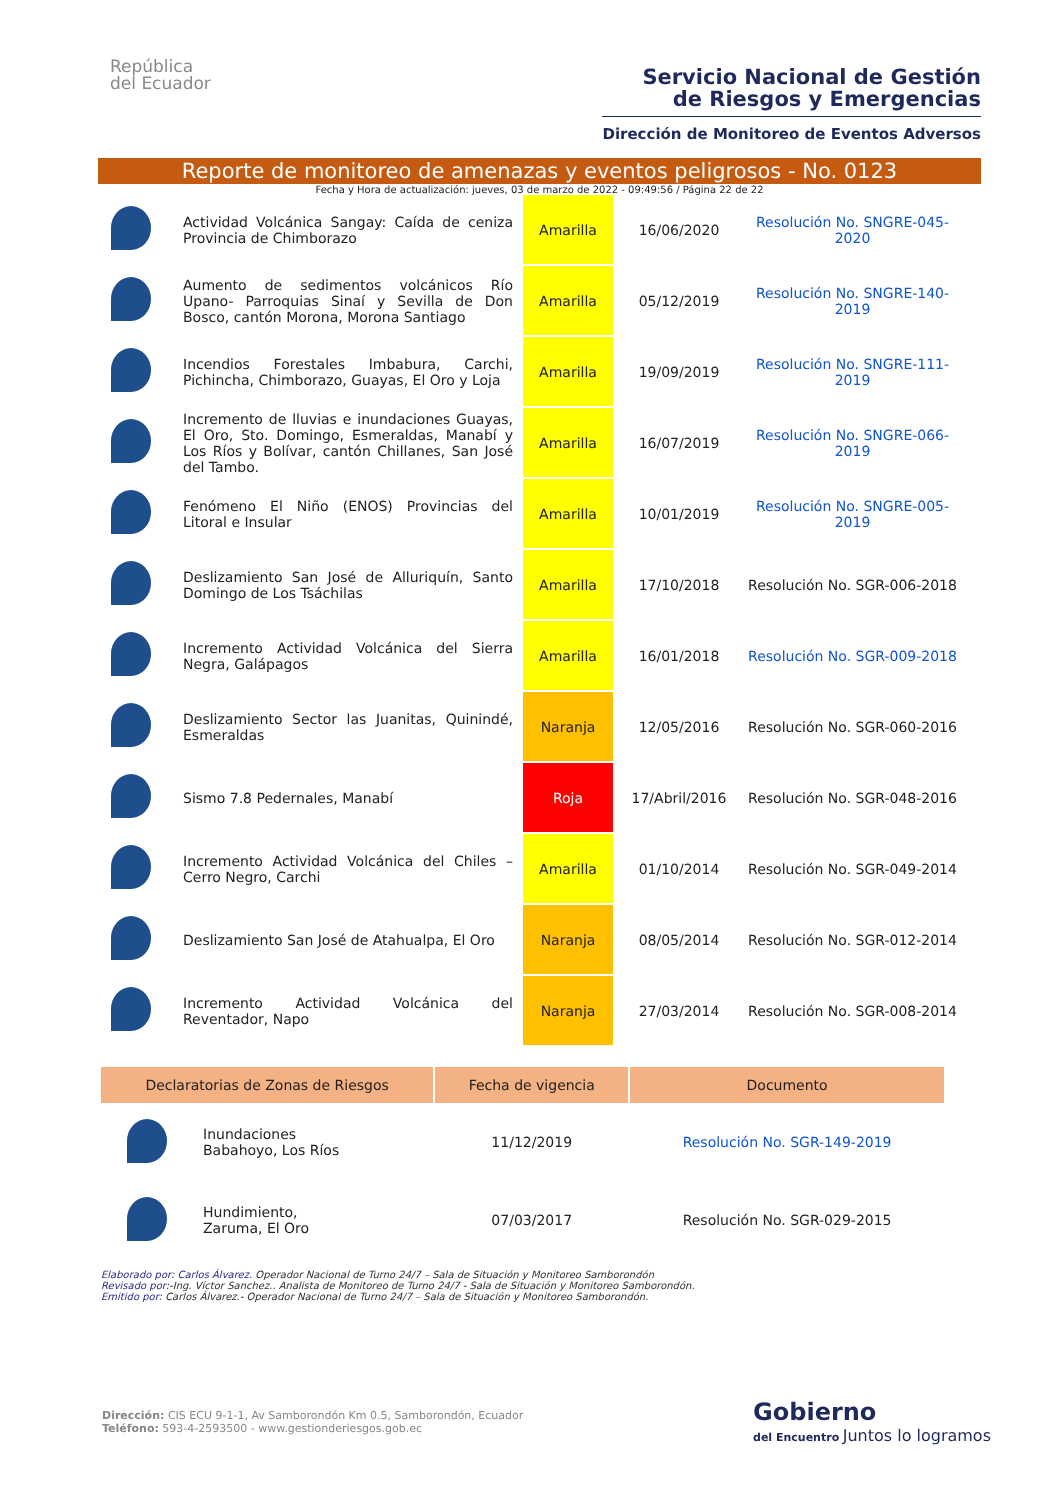República
del Ecuador
Servicio Nacional de Gestión
de Riesgos y Emergencias
Dirección de Monitoreo de Eventos Adversos
Reporte de monitoreo de amenazas y eventos peligrosos - No. 0123
Fecha y Hora de actualización: jueves, 03 de marzo de 2022 - 09:49:56 / Página 22 de 22
| | Actividad Volcánica Sangay: Caída de ceniza Provincia de Chimborazo | Amarilla | 16/06/2020 | Resolución No. SNGRE-045-2020 |
| | Aumento de sedimentos volcánicos Río Upano- Parroquias Sinaí y Sevilla de Don Bosco, cantón Morona, Morona Santiago | Amarilla | 05/12/2019 | Resolución No. SNGRE-140-2019 |
| | Incendios Forestales Imbabura, Carchi, Pichincha, Chimborazo, Guayas, El Oro y Loja | Amarilla | 19/09/2019 | Resolución No. SNGRE-111-2019 |
| | Incremento de lluvias e inundaciones Guayas, El Oro, Sto. Domingo, Esmeraldas, Manabí y Los Ríos y Bolívar, cantón Chillanes, San José del Tambo. | Amarilla | 16/07/2019 | Resolución No. SNGRE-066-2019 |
| | Fenómeno El Niño (ENOS) Provincias del Litoral e Insular | Amarilla | 10/01/2019 | Resolución No. SNGRE-005-2019 |
| | Deslizamiento San José de Alluriquín, Santo Domingo de Los Tsáchilas | Amarilla | 17/10/2018 | Resolución No. SGR-006-2018 |
| | Incremento Actividad Volcánica del Sierra Negra, Galápagos | Amarilla | 16/01/2018 | Resolución No. SGR-009-2018 |
| | Deslizamiento Sector las Juanitas, Quinindé, Esmeraldas | Naranja | 12/05/2016 | Resolución No. SGR-060-2016 |
| | Sismo 7.8 Pedernales, Manabí | Roja | 17/Abril/2016 | Resolución No. SGR-048-2016 |
| | Incremento Actividad Volcánica del Chiles – Cerro Negro, Carchi | Amarilla | 01/10/2014 | Resolución No. SGR-049-2014 |
| | Deslizamiento San José de Atahualpa, El Oro | Naranja | 08/05/2014 | Resolución No. SGR-012-2014 |
| | Incremento Actividad Volcánica del Reventador, Napo | Naranja | 27/03/2014 | Resolución No. SGR-008-2014 |
| Declaratorias de Zonas de Riesgos | | Fecha de vigencia | Documento |
| --- | --- | --- | --- |
| | Inundaciones Babahoyo, Los Ríos | 11/12/2019 | Resolución No. SGR-149-2019 |
| | Hundimiento, Zaruma, El Oro | 07/03/2017 | Resolución No. SGR-029-2015 |
Elaborado por: Carlos Álvarez. Operador Nacional de Turno 24/7 – Sala de Situación y Monitoreo Samborondón
Revisado por:-Ing. Víctor Sanchez.. Analista de Monitoreo de Turno 24/7 - Sala de Situación y Monitoreo Samborondón.
Emitido por: Carlos Álvarez.- Operador Nacional de Turno 24/7 – Sala de Situación y Monitoreo Samborondón.
Dirección: CIS ECU 9-1-1, Av Samborondón Km 0.5, Samborondón, Ecuador
Teléfono: 593-4-2593500 - www.gestionderiesgos.gob.ec
Gobierno
del Encuentro Juntos lo logramos